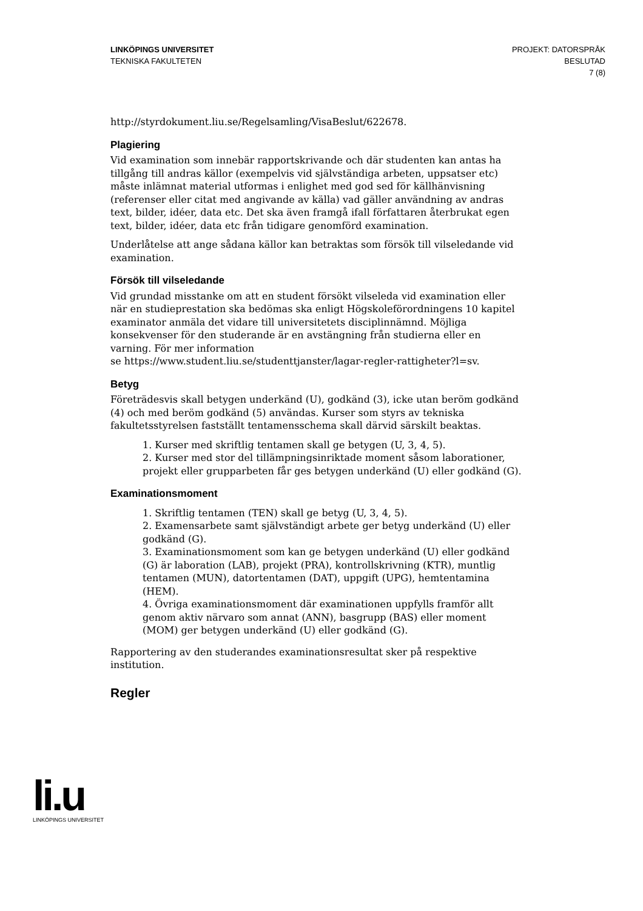LINKÖPINGS UNIVERSITET
TEKNISKA FAKULTETEN
PROJEKT: DATORSPRÅK
BESLUTAD
7 (8)
http://styrdokument.liu.se/Regelsamling/VisaBeslut/622678.
Plagiering
Vid examination som innebär rapportskrivande och där studenten kan antas ha tillgång till andras källor (exempelvis vid självständiga arbeten, uppsatser etc) måste inlämnat material utformas i enlighet med god sed för källhänvisning (referenser eller citat med angivande av källa) vad gäller användning av andras text, bilder, idéer, data etc. Det ska även framgå ifall författaren återbrukat egen text, bilder, idéer, data etc från tidigare genomförd examination.
Underlåtelse att ange sådana källor kan betraktas som försök till vilseledande vid examination.
Försök till vilseledande
Vid grundad misstanke om att en student försökt vilseleda vid examination eller när en studieprestation ska bedömas ska enligt Högskoleförordningens 10 kapitel examinator anmäla det vidare till universitetets disciplinnämnd. Möjliga konsekvenser för den studerande är en avstängning från studierna eller en varning. För mer information
se https://www.student.liu.se/studenttjanster/lagar-regler-rattigheter?l=sv.
Betyg
Företrädesvis skall betygen underkänd (U), godkänd (3), icke utan beröm godkänd (4) och med beröm godkänd (5) användas. Kurser som styrs av tekniska fakultetsstyrelsen fastställt tentamensschema skall därvid särskilt beaktas.
1. Kurser med skriftlig tentamen skall ge betygen (U, 3, 4, 5).
2. Kurser med stor del tillämpningsinriktade moment såsom laborationer, projekt eller grupparbeten får ges betygen underkänd (U) eller godkänd (G).
Examinationsmoment
1. Skriftlig tentamen (TEN) skall ge betyg (U, 3, 4, 5).
2. Examensarbete samt självständigt arbete ger betyg underkänd (U) eller godkänd (G).
3. Examinationsmoment som kan ge betygen underkänd (U) eller godkänd (G) är laboration (LAB), projekt (PRA), kontrollskrivning (KTR), muntlig tentamen (MUN), datortentamen (DAT), uppgift (UPG), hemtentamina (HEM).
4. Övriga examinationsmoment där examinationen uppfylls framför allt genom aktiv närvaro som annat (ANN), basgrupp (BAS) eller moment (MOM) ger betygen underkänd (U) eller godkänd (G).
Rapportering av den studerandes examinationsresultat sker på respektive institution.
Regler
li.u
LINKÖPINGS UNIVERSITET